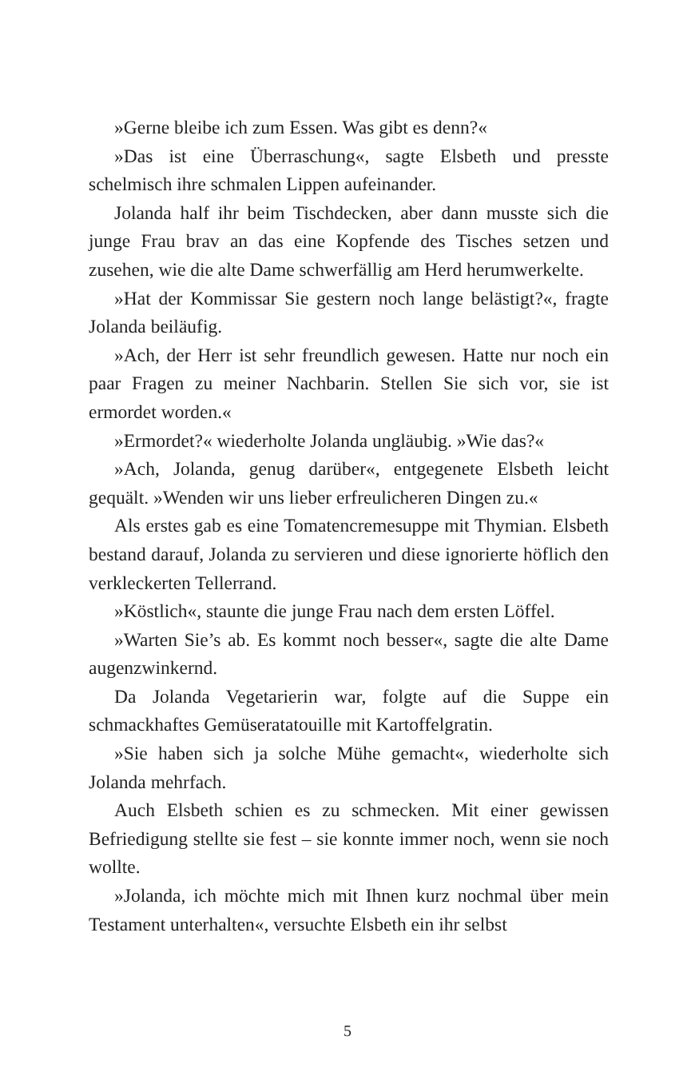»Gerne bleibe ich zum Essen. Was gibt es denn?«
»Das ist eine Überraschung«, sagte Elsbeth und presste schelmisch ihre schmalen Lippen aufeinander.
Jolanda half ihr beim Tischdecken, aber dann musste sich die junge Frau brav an das eine Kopfende des Tisches setzen und zusehen, wie die alte Dame schwerfällig am Herd herumwerkelte.
»Hat der Kommissar Sie gestern noch lange belästigt?«, fragte Jolanda beiläufig.
»Ach, der Herr ist sehr freundlich gewesen. Hatte nur noch ein paar Fragen zu meiner Nachbarin. Stellen Sie sich vor, sie ist ermordet worden.«
»Ermordet?« wiederholte Jolanda ungläubig. »Wie das?«
»Ach, Jolanda, genug darüber«, entgegenete Elsbeth leicht gequält. »Wenden wir uns lieber erfreulicheren Dingen zu.«
Als erstes gab es eine Tomatencremesuppe mit Thymian. Elsbeth bestand darauf, Jolanda zu servieren und diese ignorierte höflich den verkleckerten Tellerrand.
»Köstlich«, staunte die junge Frau nach dem ersten Löffel.
»Warten Sie’s ab. Es kommt noch besser«, sagte die alte Dame augenzwinkernd.
Da Jolanda Vegetarierin war, folgte auf die Suppe ein schmackhaftes Gemüseratatouille mit Kartoffelgratin.
»Sie haben sich ja solche Mühe gemacht«, wiederholte sich Jolanda mehrfach.
Auch Elsbeth schien es zu schmecken. Mit einer gewissen Befriedigung stellte sie fest – sie konnte immer noch, wenn sie noch wollte.
»Jolanda, ich möchte mich mit Ihnen kurz nochmal über mein Testament unterhalten«, versuchte Elsbeth ein ihr selbst
5